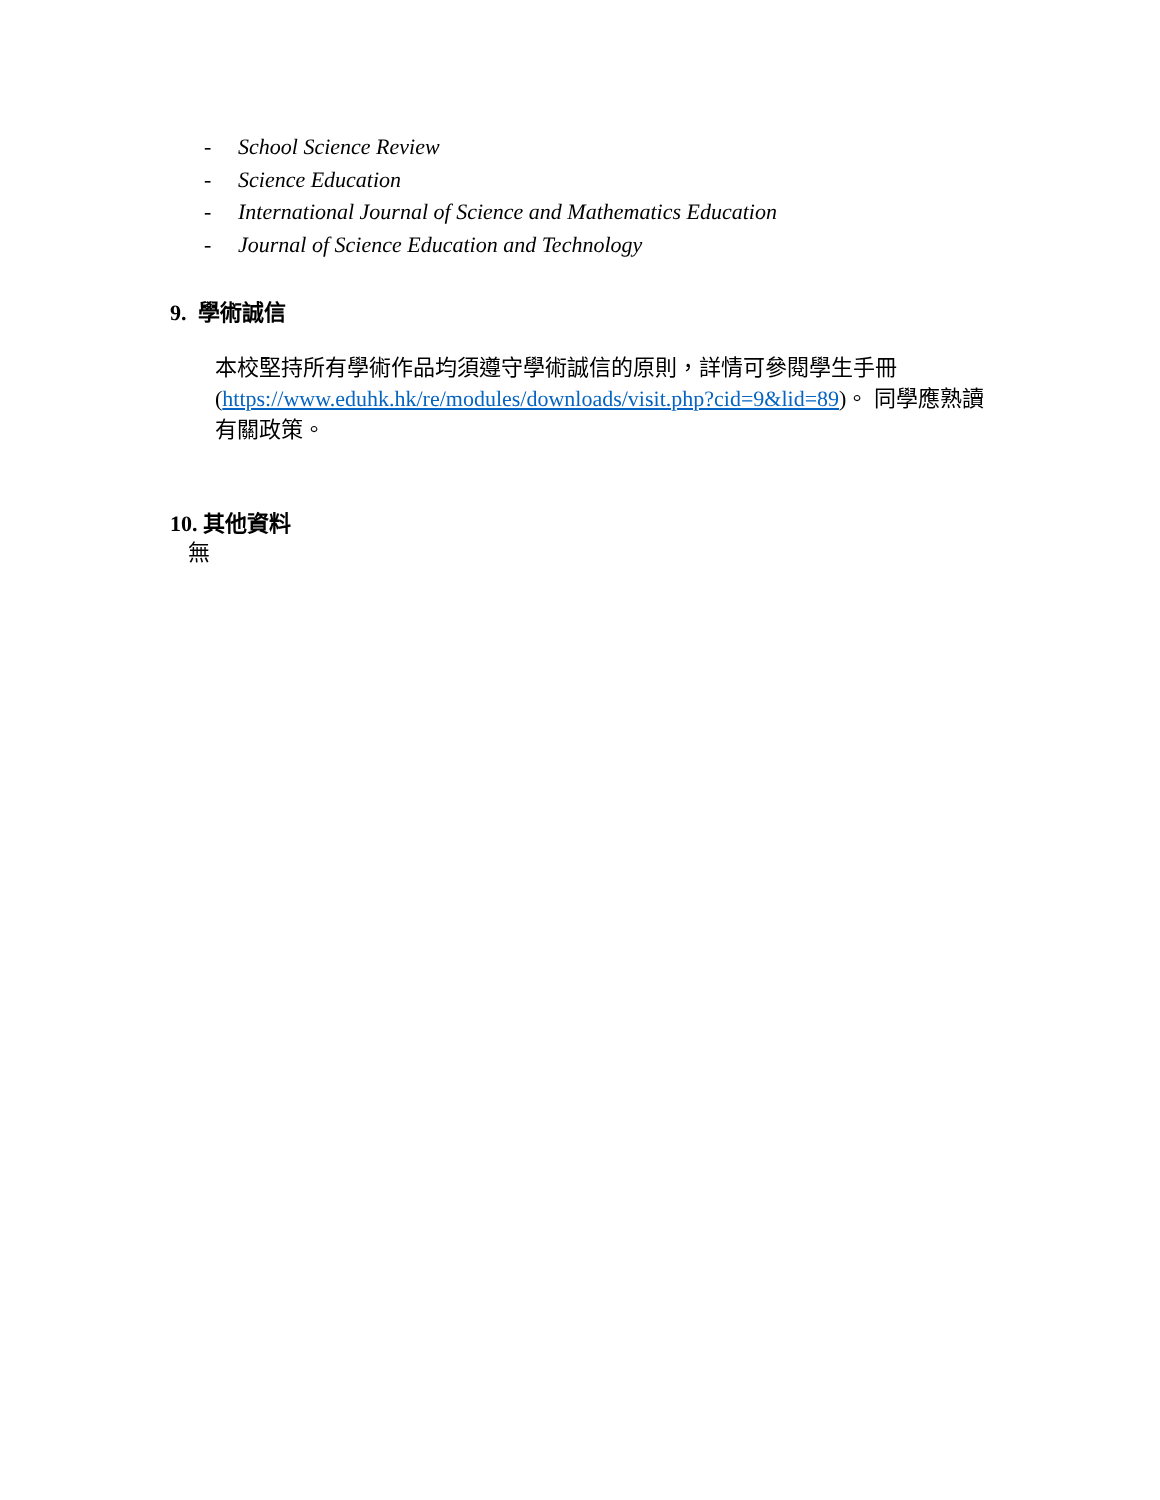- School Science Review
- Science Education
- International Journal of Science and Mathematics Education
- Journal of Science Education and Technology
9. 學術誠信
本校堅持所有學術作品均須遵守學術誠信的原則，詳情可參閱學生手冊 (https://www.eduhk.hk/re/modules/downloads/visit.php?cid=9&lid=89)。 同學應熟讀有關政策。
10. 其他資料
無